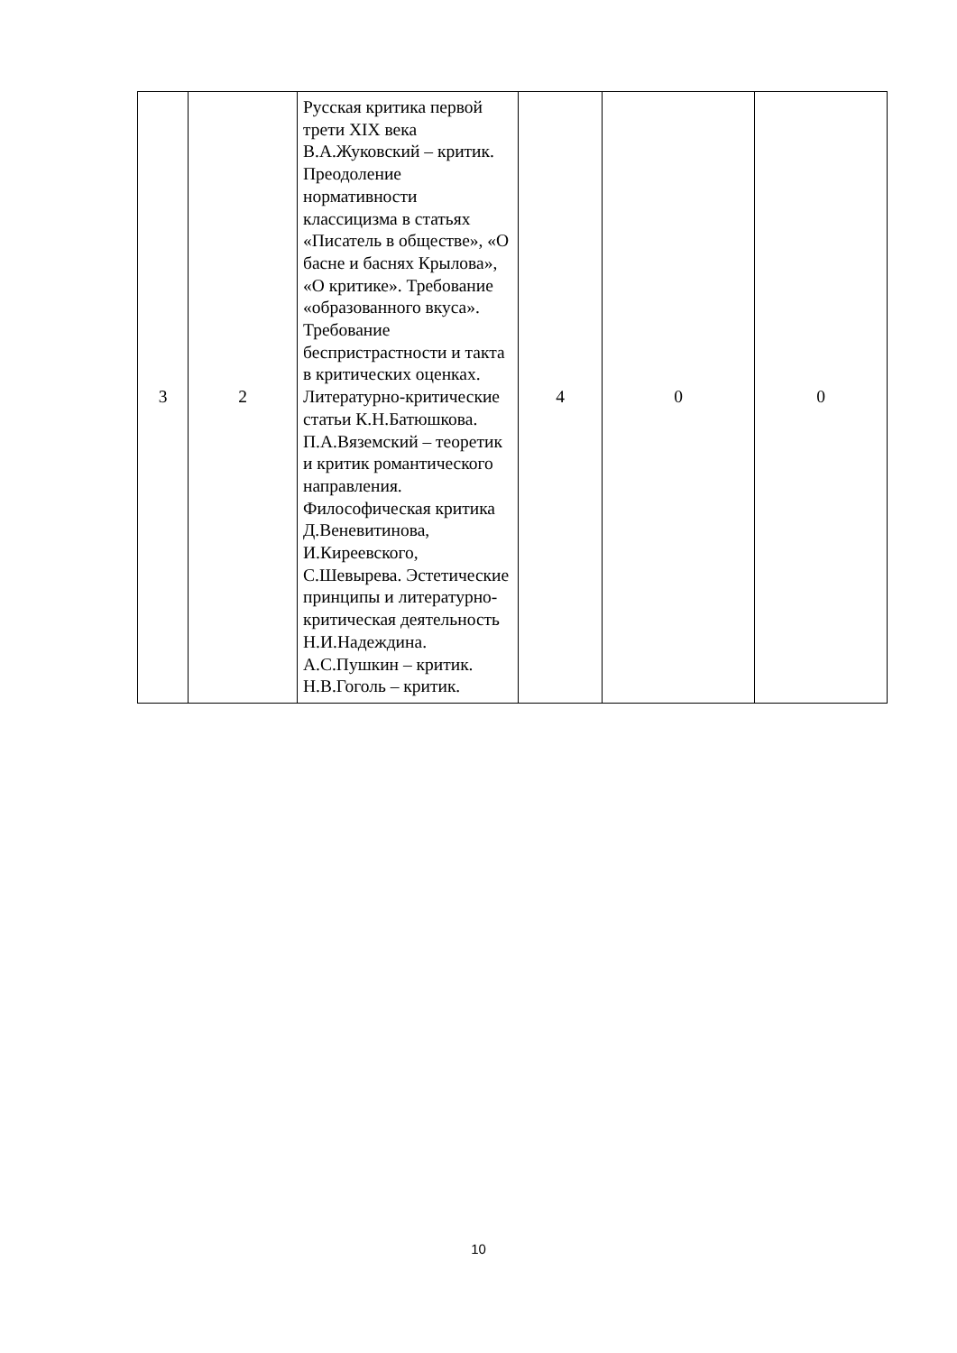| 3 | 2 | Русская критика первой трети XIX века В.А.Жуковский – критик. Преодоление нормативности классицизма в статьях «Писатель в обществе», «О басне и баснях Крылова», «О критике». Требование «образованного вкуса». Требование беспристрастности и такта в критических оценках. Литературно-критические статьи К.Н.Батюшкова. П.А.Вяземский – теоретик и критик романтического направления. Философическая критика Д.Веневитинова, И.Киреевского, С.Шевырева. Эстетические принципы и литературно-критическая деятельность Н.И.Надеждина. А.С.Пушкин – критик. Н.В.Гоголь – критик. | 4 | 0 | 0 |
10